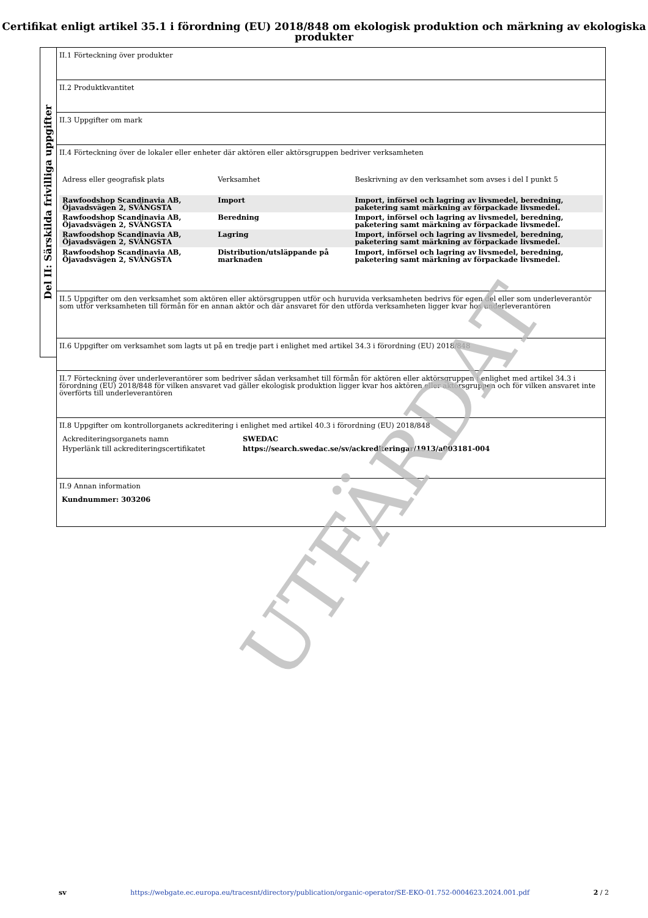Certifikat enligt artikel 35.1 i förordning (EU) 2018/848 om ekologisk produktion och märkning av ekologiska produkter
Del II: Särskilda frivilliga uppgifter
II.1 Förteckning över produkter
II.2 Produktkvantitet
II.3 Uppgifter om mark
II.4 Förteckning över de lokaler eller enheter där aktören eller aktörsgruppen bedriver verksamheten
| Adress eller geografisk plats | Verksamhet | Beskrivning av den verksamhet som avses i del I punkt 5 |
| --- | --- | --- |
| Rawfoodshop Scandinavia AB, Öjavadsvägen 2, SVÄNGSTA | Import | Import, införsel och lagring av livsmedel, beredning, paketering samt märkning av förpackade livsmedel. |
| Rawfoodshop Scandinavia AB, Öjavadsvägen 2, SVÄNGSTA | Beredning | Import, införsel och lagring av livsmedel, beredning, paketering samt märkning av förpackade livsmedel. |
| Rawfoodshop Scandinavia AB, Öjavadsvägen 2, SVÄNGSTA | Lagring | Import, införsel och lagring av livsmedel, beredning, paketering samt märkning av förpackade livsmedel. |
| Rawfoodshop Scandinavia AB, Öjavadsvägen 2, SVÄNGSTA | Distribution/utsläppande på marknaden | Import, införsel och lagring av livsmedel, beredning, paketering samt märkning av förpackade livsmedel. |
II.5 Uppgifter om den verksamhet som aktören eller aktörsgruppen utför och huruvida verksamheten bedrivs för egen del eller som underleverantör som utför verksamheten till förmån för en annan aktör och där ansvaret för den utförda verksamheten ligger kvar hos underleverantören
II.6 Uppgifter om verksamhet som lagts ut på en tredje part i enlighet med artikel 34.3 i förordning (EU) 2018/848
II.7 Förteckning över underleverantörer som bedriver sådan verksamhet till förmån för aktören eller aktörsgruppen i enlighet med artikel 34.3 i förordning (EU) 2018/848 för vilken ansvaret vad gäller ekologisk produktion ligger kvar hos aktören eller aktörsgruppen och för vilken ansvaret inte överförts till underleverantören
II.8 Uppgifter om kontrollorganets ackreditering i enlighet med artikel 40.3 i förordning (EU) 2018/848
| Ackrediteringsorganets namn | SWEDAC |
| Hyperlänk till ackrediteringscertifikatet | https://search.swedac.se/sv/ackrediteringar/1913/a003181-004 |
II.9 Annan information
Kundnummer: 303206
UTFÄRDAT
sv https://webgate.ec.europa.eu/tracesnt/directory/publication/organic-operator/SE-EKO-01.752-0004623.2024.001.pdf 2 / 2